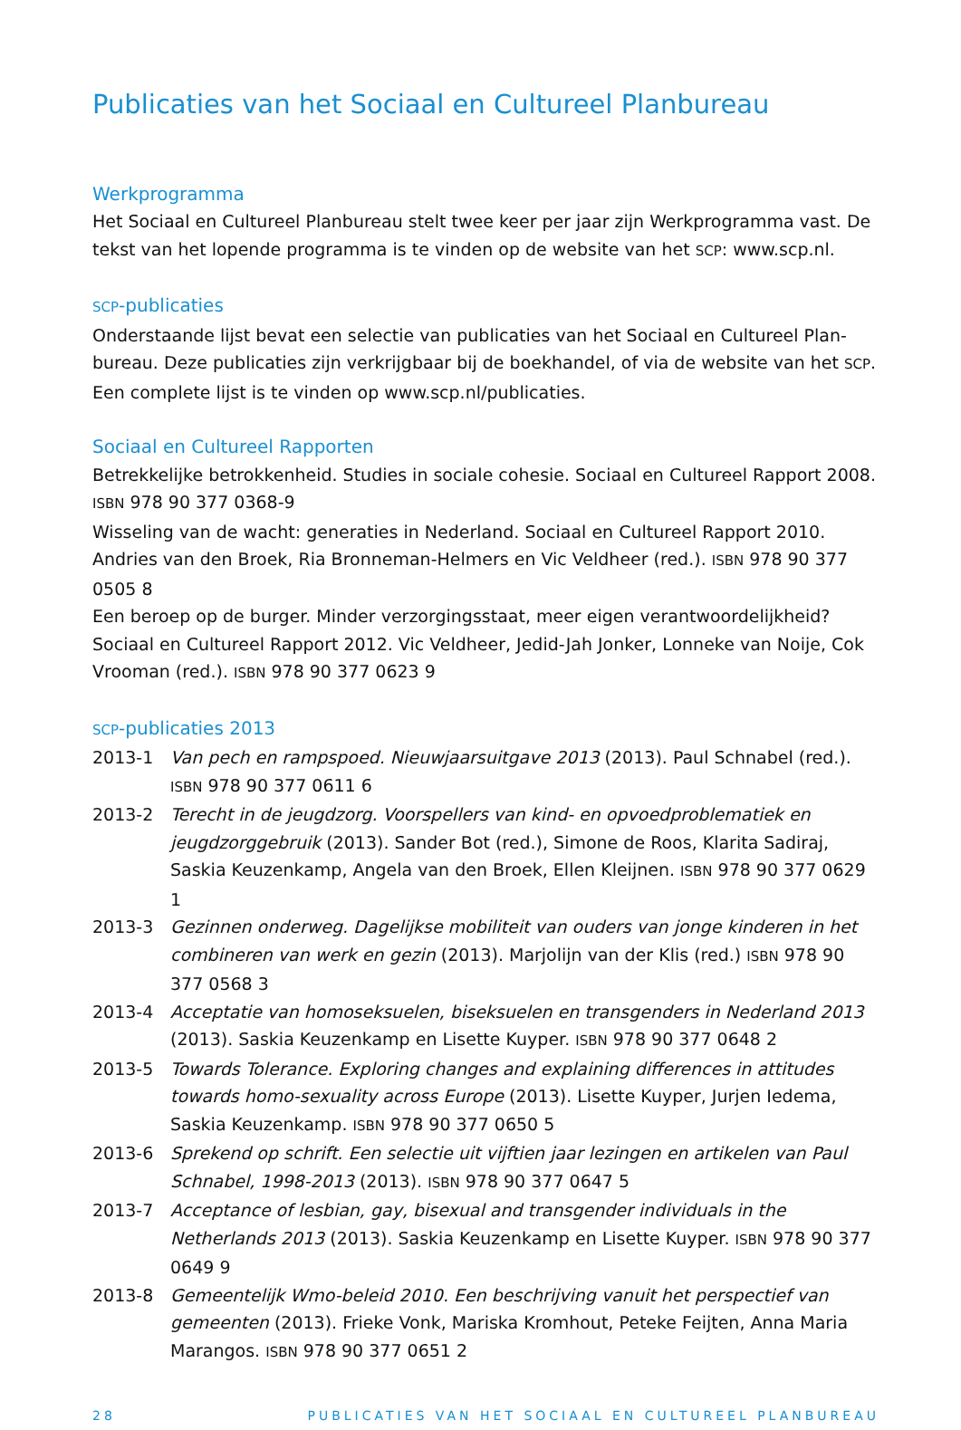Publicaties van het Sociaal en Cultureel Planbureau
Werkprogramma
Het Sociaal en Cultureel Planbureau stelt twee keer per jaar zijn Werkprogramma vast. De tekst van het lopende programma is te vinden op de website van het SCP: www.scp.nl.
SCP-publicaties
Onderstaande lijst bevat een selectie van publicaties van het Sociaal en Cultureel Plan-bureau. Deze publicaties zijn verkrijgbaar bij de boekhandel, of via de website van het SCP. Een complete lijst is te vinden op www.scp.nl/publicaties.
Sociaal en Cultureel Rapporten
Betrekkelijke betrokkenheid. Studies in sociale cohesie. Sociaal en Cultureel Rapport 2008. ISBN 978 90 377 0368-9
Wisseling van de wacht: generaties in Nederland. Sociaal en Cultureel Rapport 2010. Andries van den Broek, Ria Bronneman-Helmers en Vic Veldheer (red.). ISBN 978 90 377 0505 8
Een beroep op de burger. Minder verzorgingsstaat, meer eigen verantwoordelijkheid? Sociaal en Cultureel Rapport 2012. Vic Veldheer, Jedid-Jah Jonker, Lonneke van Noije, Cok Vrooman (red.). ISBN 978 90 377 0623 9
SCP-publicaties 2013
2013-1 Van pech en rampspoed. Nieuwjaarsuitgave 2013 (2013). Paul Schnabel (red.). ISBN 978 90 377 0611 6
2013-2 Terecht in de jeugdzorg. Voorspellers van kind- en opvoedproblematiek en jeugdzorggebruik (2013). Sander Bot (red.), Simone de Roos, Klarita Sadiraj, Saskia Keuzenkamp, Angela van den Broek, Ellen Kleijnen. ISBN 978 90 377 0629 1
2013-3 Gezinnen onderweg. Dagelijkse mobiliteit van ouders van jonge kinderen in het combineren van werk en gezin (2013). Marjolijn van der Klis (red.) ISBN 978 90 377 0568 3
2013-4 Acceptatie van homoseksuelen, biseksuelen en transgenders in Nederland 2013 (2013). Saskia Keuzenkamp en Lisette Kuyper. ISBN 978 90 377 0648 2
2013-5 Towards Tolerance. Exploring changes and explaining differences in attitudes towards homo-sexuality across Europe (2013). Lisette Kuyper, Jurjen Iedema, Saskia Keuzenkamp. ISBN 978 90 377 0650 5
2013-6 Sprekend op schrift. Een selectie uit vijftien jaar lezingen en artikelen van Paul Schnabel, 1998-2013 (2013). ISBN 978 90 377 0647 5
2013-7 Acceptance of lesbian, gay, bisexual and transgender individuals in the Netherlands 2013 (2013). Saskia Keuzenkamp en Lisette Kuyper. ISBN 978 90 377 0649 9
2013-8 Gemeentelijk Wmo-beleid 2010. Een beschrijving vanuit het perspectief van gemeenten (2013). Frieke Vonk, Mariska Kromhout, Peteke Feijten, Anna Maria Marangos. ISBN 978 90 377 0651 2
28 PUBLICATIES VAN HET SOCIAAL EN CULTUREEL PLANBUREAU